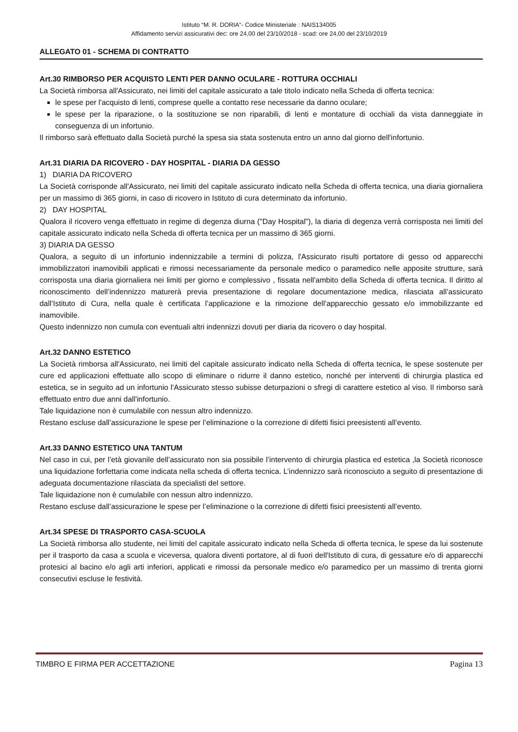Istituto “M. R. DORIA”- Codice Ministeriale : NAIS134005
Affidamento servizi assicurativi dec: ore 24,00 del 23/10/2018 - scad: ore 24,00 del 23/10/2019
ALLEGATO 01 - SCHEMA DI CONTRATTO
Art.30 RIMBORSO PER ACQUISTO LENTI PER DANNO OCULARE - ROTTURA OCCHIALI
La Società rimborsa all'Assicurato, nei limiti del capitale assicurato a tale titolo indicato nella Scheda di offerta tecnica:
le spese per l'acquisto di lenti, comprese quelle a contatto rese necessarie da danno oculare;
le spese per la riparazione, o la sostituzione se non riparabili, di lenti e montature di occhiali da vista danneggiate in conseguenza di un infortunio.
Il rimborso sarà effettuato dalla Società purché la spesa sia stata sostenuta entro un anno dal giorno dell'infortunio.
Art.31 DIARIA DA RICOVERO - DAY HOSPITAL - DIARIA DA GESSO
1) DIARIA DA RICOVERO
La Società corrisponde all'Assicurato, nei limiti del capitale assicurato indicato nella Scheda di offerta tecnica, una diaria giornaliera per un massimo di 365 giorni, in caso di ricovero in Istituto di cura determinato da infortunio.
2) DAY HOSPITAL
Qualora il ricovero venga effettuato in regime di degenza diurna ("Day Hospital"), la diaria di degenza verrà corrisposta nei limiti del capitale assicurato indicato nella Scheda di offerta tecnica per un massimo di 365 giorni.
3) DIARIA DA GESSO
Qualora, a seguito di un infortunio indennizzabile a termini di polizza, l'Assicurato risulti portatore di gesso od apparecchi immobilizzatori inamovibili applicati e rimossi necessariamente da personale medico o paramedico nelle apposite strutture, sarà corrisposta una diaria giornaliera nei limiti per giorno e complessivo , fissata nell'ambito della Scheda di offerta tecnica. Il diritto al riconoscimento dell’indennizzo maturerà previa presentazione di regolare documentazione medica, rilasciata all’assicurato dall’Istituto di Cura, nella quale è certificata l’applicazione e la rimozione dell’apparecchio gessato e/o immobilizzante ed inamovibile.
Questo indennizzo non cumula con eventuali altri indennizzi dovuti per diaria da ricovero o day hospital.
Art.32 DANNO ESTETICO
La Società rimborsa all'Assicurato, nei limiti del capitale assicurato indicato nella Scheda di offerta tecnica, le spese sostenute per cure ed applicazioni effettuate allo scopo di eliminare o ridurre il danno estetico, nonché per interventi di chirurgia plastica ed estetica, se in seguito ad un infortunio l'Assicurato stesso subisse deturpazioni o sfregi di carattere estetico al viso. Il rimborso sarà effettuato entro due anni dall'infortunio.
Tale liquidazione non è cumulabile con nessun altro indennizzo.
Restano escluse dall’assicurazione le spese per l’eliminazione o la correzione di difetti fisici preesistenti all’evento.
Art.33 DANNO ESTETICO UNA TANTUM
Nel caso in cui, per l’età giovanile dell’assicurato non sia possibile l’intervento di chirurgia plastica ed estetica ,la Società riconosce una liquidazione forfettaria come indicata nella scheda di offerta tecnica. L’indennizzo sarà riconosciuto a seguito di presentazione di adeguata documentazione rilasciata da specialisti del settore.
Tale liquidazione non è cumulabile con nessun altro indennizzo.
Restano escluse dall’assicurazione le spese per l’eliminazione o la correzione di difetti fisici preesistenti all’evento.
Art.34 SPESE DI TRASPORTO CASA-SCUOLA
La Società rimborsa allo studente, nei limiti del capitale assicurato indicato nella Scheda di offerta tecnica, le spese da lui sostenute per il trasporto da casa a scuola e viceversa, qualora diventi portatore, al di fuori dell'Istituto di cura, di gessature e/o di apparecchi protesici al bacino e/o agli arti inferiori, applicati e rimossi da personale medico e/o paramedico per un massimo di trenta giorni consecutivi escluse le festività.
TIMBRO E FIRMA PER ACCETTAZIONE Pagina 13